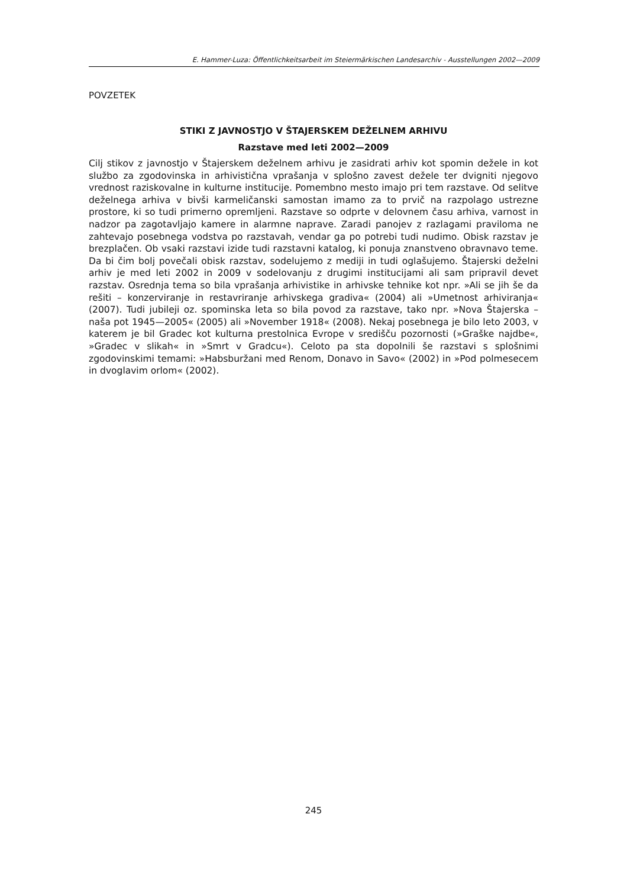E. Hammer-Luza: Öffentlichkeitsarbeit im Steiermärkischen Landesarchiv - Ausstellungen 2002—2009
POVZETEK
STIKI Z JAVNOSTJO V ŠTAJERSKEM DEŽELNEM ARHIVU
Razstave med leti 2002—2009
Cilj stikov z javnostjo v Štajerskem deželnem arhivu je zasidrati arhiv kot spomin dežele in kot službo za zgodovinska in arhivistična vprašanja v splošno zavest dežele ter dvigniti njegovo vrednost raziskovalne in kulturne institucije. Pomembno mesto imajo pri tem razstave. Od selitve deželnega arhiva v bivši karmeličanski samostan imamo za to prvič na razpolago ustrezne prostore, ki so tudi primerno opremljeni. Razstave so odprte v delovnem času arhiva, varnost in nadzor pa zagotavljajo kamere in alarmne naprave. Zaradi panojev z razlagami praviloma ne zahtevajo posebnega vodstva po razstavah, vendar ga po potrebi tudi nudimo. Obisk razstav je brezplačen. Ob vsaki razstavi izide tudi razstavni katalog, ki ponuja znanstveno obravnavo teme. Da bi čim bolj povečali obisk razstav, sodelujemo z mediji in tudi oglašujemo. Štajerski deželni arhiv je med leti 2002 in 2009 v sodelovanju z drugimi institucijami ali sam pripravil devet razstav. Osrednja tema so bila vprašanja arhivistike in arhivske tehnike kot npr. »Ali se jih še da rešiti – konzerviranje in restavriranje arhivskega gradiva« (2004) ali »Umetnost arhiviranja« (2007). Tudi jubileji oz. spominska leta so bila povod za razstave, tako npr. »Nova Štajerska – naša pot 1945—2005« (2005) ali »November 1918« (2008). Nekaj posebnega je bilo leto 2003, v katerem je bil Gradec kot kulturna prestolnica Evrope v središču pozornosti (»Graške najdbe«, »Gradec v slikah« in »Smrt v Gradcu«). Celoto pa sta dopolnili še razstavi s splošnimi zgodovinskimi temami: »Habsburžani med Renom, Donavo in Savo« (2002) in »Pod polmesecem in dvoglavim orlom« (2002).
245